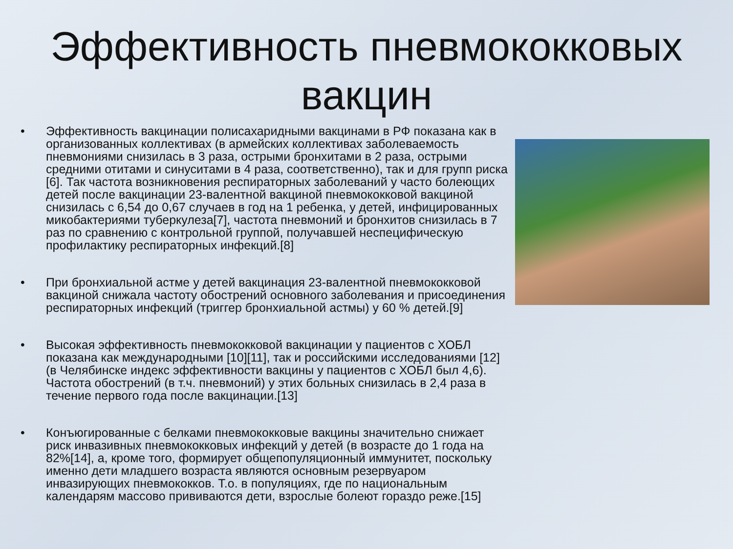Эффективность пневмококковых вакцин
• Эффективность вакцинации полисахаридными вакцинами в РФ показана как в организованных коллективах (в армейских коллективах заболеваемость пневмониями снизилась в 3 раза, острыми бронхитами в 2 раза, острыми средними отитами и синуситами в 4 раза, соответственно), так и для групп риска [6]. Так частота возникновения респираторных заболеваний у часто болеющих детей после вакцинации 23-валентной вакциной пневмококковой вакциной снизилась с 6,54 до 0,67 случаев в год на 1 ребенка, у детей, инфицированных микобактериями туберкулеза[7], частота пневмоний и бронхитов снизилась в 7 раз по сравнению с контрольной группой, получавшей неспецифическую профилактику респираторных инфекций.[8]
• При бронхиальной астме у детей вакцинация 23-валентной пневмококковой вакциной снижала частоту обострений основного заболевания и присоединения респираторных инфекций (триггер бронхиальной астмы) у 60 % детей.[9]
• Высокая эффективность пневмококковой вакцинации у пациентов с ХОБЛ показана как международными [10][11], так и российскими исследованиями [12] (в Челябинске индекс эффективности вакцины у пациентов с ХОБЛ был 4,6). Частота обострений (в т.ч. пневмоний) у этих больных снизилась в 2,4 раза в течение первого года после вакцинации.[13]
• Конъюгированные с белками пневмококковые вакцины значительно снижает риск инвазивных пневмококковых инфекций у детей (в возрасте до 1 года на 82%[14], а, кроме того, формирует общепопуляционный иммунитет, поскольку именно дети младшего возраста являются основным резервуаром инвазирующих пневмококков. Т.о. в популяциях, где по национальным календарям массово прививаются дети, взрослые болеют гораздо реже.[15]